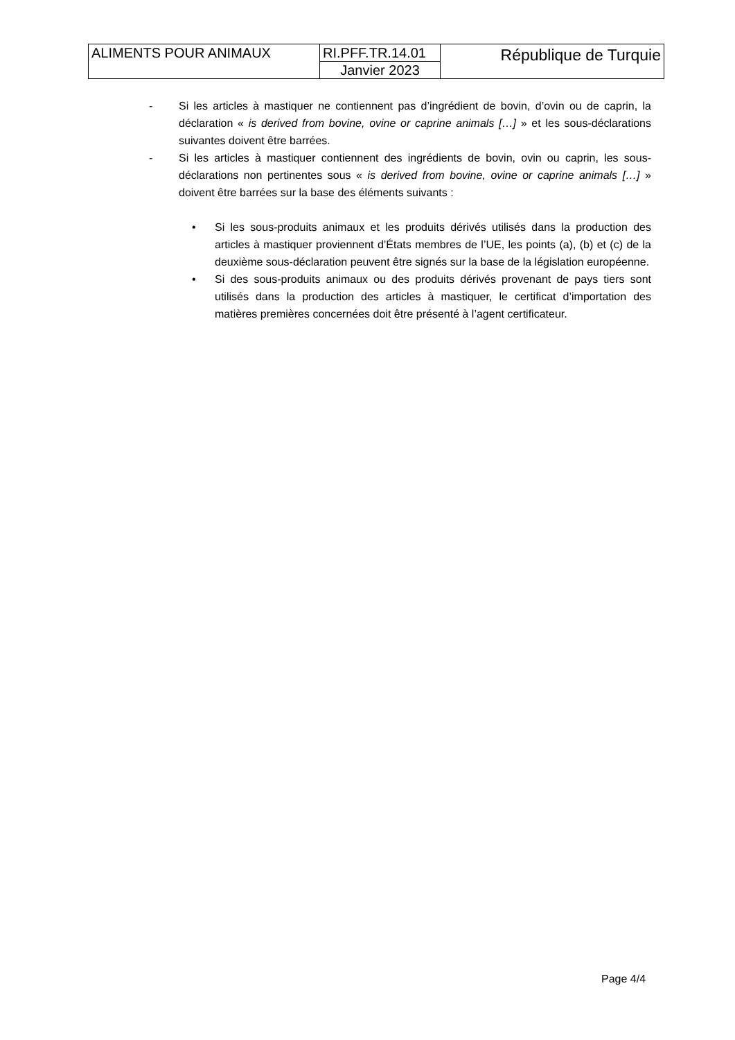| ALIMENTS POUR ANIMAUX | RI.PFF.TR.14.01 | République de Turquie |
| | Janvier 2023 | |
- Si les articles à mastiquer ne contiennent pas d’ingrédient de bovin, d’ovin ou de caprin, la déclaration « is derived from bovine, ovine or caprine animals […] » et les sous-déclarations suivantes doivent être barrées.
- Si les articles à mastiquer contiennent des ingrédients de bovin, ovin ou caprin, les sous-déclarations non pertinentes sous « is derived from bovine, ovine or caprine animals […] » doivent être barrées sur la base des éléments suivants :
• Si les sous-produits animaux et les produits dérivés utilisés dans la production des articles à mastiquer proviennent d’États membres de l’UE, les points (a), (b) et (c) de la deuxième sous-déclaration peuvent être signés sur la base de la législation européenne.
• Si des sous-produits animaux ou des produits dérivés provenant de pays tiers sont utilisés dans la production des articles à mastiquer, le certificat d’importation des matières premières concernées doit être présenté à l’agent certificateur.
Page 4/4